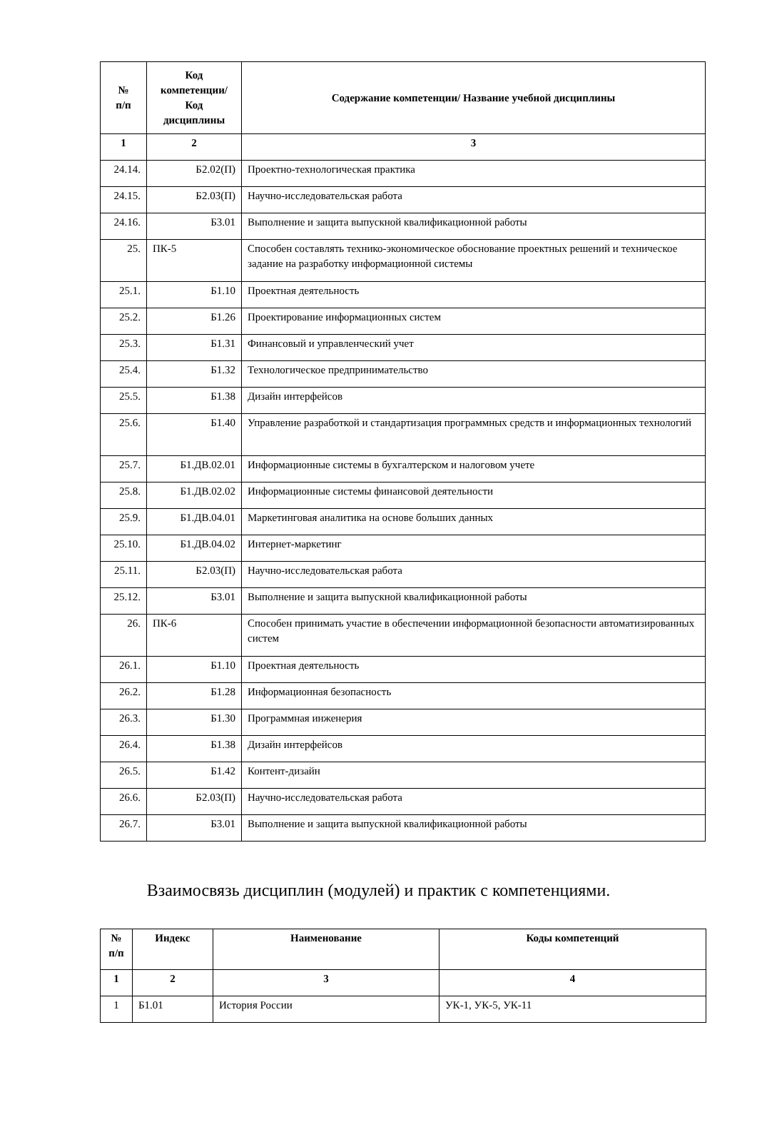| № п/п | Код компетенции/ Код дисциплины | Содержание компетенции/ Название учебной дисциплины |
| --- | --- | --- |
| 1 | 2 | 3 |
| 24.14. | Б2.02(П) | Проектно-технологическая практика |
| 24.15. | Б2.03(П) | Научно-исследовательская работа |
| 24.16. | Б3.01 | Выполнение и защита выпускной квалификационной работы |
| 25. | ПК-5 | Способен составлять технико-экономическое обоснование проектных решений и техническое задание на разработку информационной системы |
| 25.1. | Б1.10 | Проектная деятельность |
| 25.2. | Б1.26 | Проектирование информационных систем |
| 25.3. | Б1.31 | Финансовый и управленческий учет |
| 25.4. | Б1.32 | Технологическое предпринимательство |
| 25.5. | Б1.38 | Дизайн интерфейсов |
| 25.6. | Б1.40 | Управление разработкой и стандартизация программных средств и информационных технологий |
| 25.7. | Б1.ДВ.02.01 | Информационные системы в бухгалтерском и налоговом учете |
| 25.8. | Б1.ДВ.02.02 | Информационные системы финансовой деятельности |
| 25.9. | Б1.ДВ.04.01 | Маркетинговая аналитика на основе больших данных |
| 25.10. | Б1.ДВ.04.02 | Интернет-маркетинг |
| 25.11. | Б2.03(П) | Научно-исследовательская работа |
| 25.12. | Б3.01 | Выполнение и защита выпускной квалификационной работы |
| 26. | ПК-6 | Способен принимать участие в обеспечении информационной безопасности автоматизированных систем |
| 26.1. | Б1.10 | Проектная деятельность |
| 26.2. | Б1.28 | Информационная безопасность |
| 26.3. | Б1.30 | Программная инженерия |
| 26.4. | Б1.38 | Дизайн интерфейсов |
| 26.5. | Б1.42 | Контент-дизайн |
| 26.6. | Б2.03(П) | Научно-исследовательская работа |
| 26.7. | Б3.01 | Выполнение и защита выпускной квалификационной работы |
Взаимосвязь дисциплин (модулей) и практик с компетенциями.
| № п/п | Индекс | Наименование | Коды компетенций |
| --- | --- | --- | --- |
| 1 | 2 | 3 | 4 |
| 1 | Б1.01 | История России | УК-1, УК-5, УК-11 |